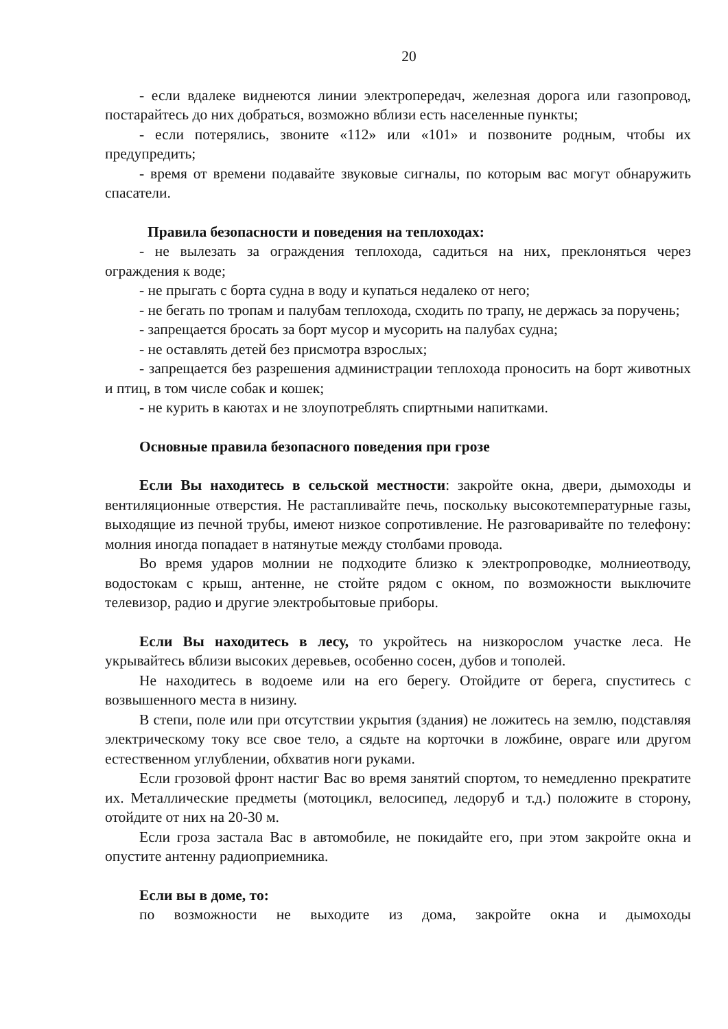20
- если вдалеке виднеются линии электропередач, железная дорога или газопровод, постарайтесь до них добраться, возможно вблизи есть населенные пункты;
- если потерялись, звоните «112» или «101» и позвоните родным, чтобы их предупредить;
- время от времени подавайте звуковые сигналы, по которым вас могут обнаружить спасатели.
Правила безопасности и поведения на теплоходах:
- не вылезать за ограждения теплохода, садиться на них, преклоняться через ограждения к воде;
- не прыгать с борта судна в воду и купаться недалеко от него;
- не бегать по тропам и палубам теплохода, сходить по трапу, не держась за поручень;
- запрещается бросать за борт мусор и мусорить на палубах судна;
- не оставлять детей без присмотра взрослых;
- запрещается без разрешения администрации теплохода проносить на борт животных и птиц, в том числе собак и кошек;
- не курить в каютах и не злоупотреблять спиртными напитками.
Основные правила безопасного поведения при грозе
Если Вы находитесь в сельской местности: закройте окна, двери, дымоходы и вентиляционные отверстия. Не растапливайте печь, поскольку высокотемпературные газы, выходящие из печной трубы, имеют низкое сопротивление. Не разговаривайте по телефону: молния иногда попадает в натянутые между столбами провода.
Во время ударов молнии не подходите близко к электропроводке, молниеотводу, водостокам с крыш, антенне, не стойте рядом с окном, по возможности выключите телевизор, радио и другие электробытовые приборы.
Если Вы находитесь в лесу, то укройтесь на низкорослом участке леса. Не укрывайтесь вблизи высоких деревьев, особенно сосен, дубов и тополей.
Не находитесь в водоеме или на его берегу. Отойдите от берега, спуститесь с возвышенного места в низину.
В степи, поле или при отсутствии укрытия (здания) не ложитесь на землю, подставляя электрическому току все свое тело, а сядьте на корточки в ложбине, овраге или другом естественном углублении, обхватив ноги руками.
Если грозовой фронт настиг Вас во время занятий спортом, то немедленно прекратите их. Металлические предметы (мотоцикл, велосипед, ледоруб и т.д.) положите в сторону, отойдите от них на 20-30 м.
Если гроза застала Вас в автомобиле, не покидайте его, при этом закройте окна и опустите антенну радиоприемника.
Если вы в доме, то:
по возможности не выходите из дома, закройте окна и дымоходы